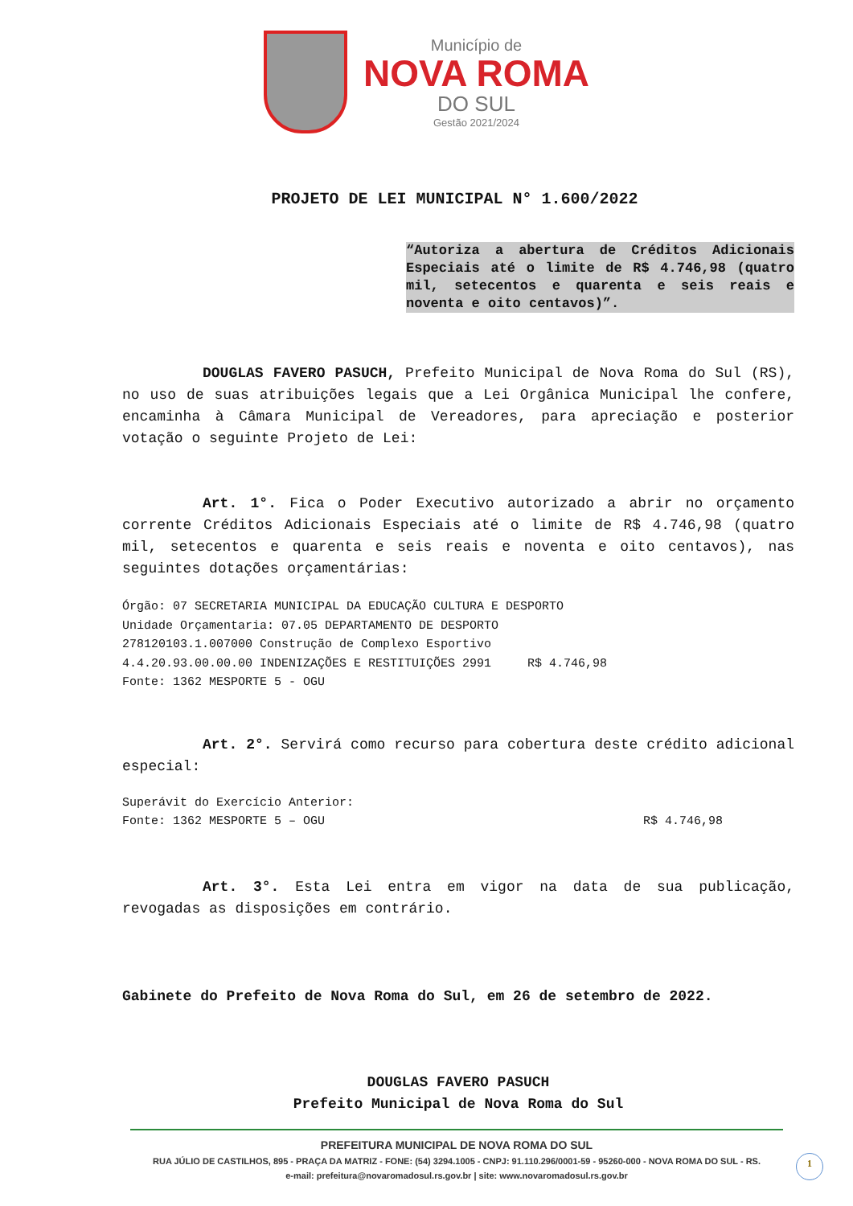Município de
NOVA ROMA
DO SUL
Gestão 2021/2024
PROJETO DE LEI MUNICIPAL N° 1.600/2022
“Autoriza a abertura de Créditos Adicionais Especiais até o limite de R$ 4.746,98 (quatro mil, setecentos e quarenta e seis reais e noventa e oito centavos)”.
DOUGLAS FAVERO PASUCH, Prefeito Municipal de Nova Roma do Sul (RS), no uso de suas atribuições legais que a Lei Orgânica Municipal lhe confere, encaminha à Câmara Municipal de Vereadores, para apreciação e posterior votação o seguinte Projeto de Lei:
Art. 1°. Fica o Poder Executivo autorizado a abrir no orçamento corrente Créditos Adicionais Especiais até o limite de R$ 4.746,98 (quatro mil, setecentos e quarenta e seis reais e noventa e oito centavos), nas seguintes dotações orçamentárias:
Órgão: 07 SECRETARIA MUNICIPAL DA EDUCAÇÃO CULTURA E DESPORTO
Unidade Orçamentaria: 07.05 DEPARTAMENTO DE DESPORTO
278120103.1.007000 Construção de Complexo Esportivo
4.4.20.93.00.00.00 INDENIZAÇÕES E RESTITUIÇÕES 2991 R$ 4.746,98
Fonte: 1362 MESPORTE 5 - OGU
Art. 2°. Servirá como recurso para cobertura deste crédito adicional especial:
Superávit do Exercício Anterior:
Fonte: 1362 MESPORTE 5 – OGU R$ 4.746,98
Art. 3°. Esta Lei entra em vigor na data de sua publicação, revogadas as disposições em contrário.
Gabinete do Prefeito de Nova Roma do Sul, em 26 de setembro de 2022.
DOUGLAS FAVERO PASUCH
Prefeito Municipal de Nova Roma do Sul
PREFEITURA MUNICIPAL DE NOVA ROMA DO SUL
RUA JÚLIO DE CASTILHOS, 895 - PRAÇA DA MATRIZ - FONE: (54) 3294.1005 - CNPJ: 91.110.296/0001-59 - 95260-000 - NOVA ROMA DO SUL - RS.
e-mail: prefeitura@novaromadosul.rs.gov.br | site: www.novaromadosul.rs.gov.br
1